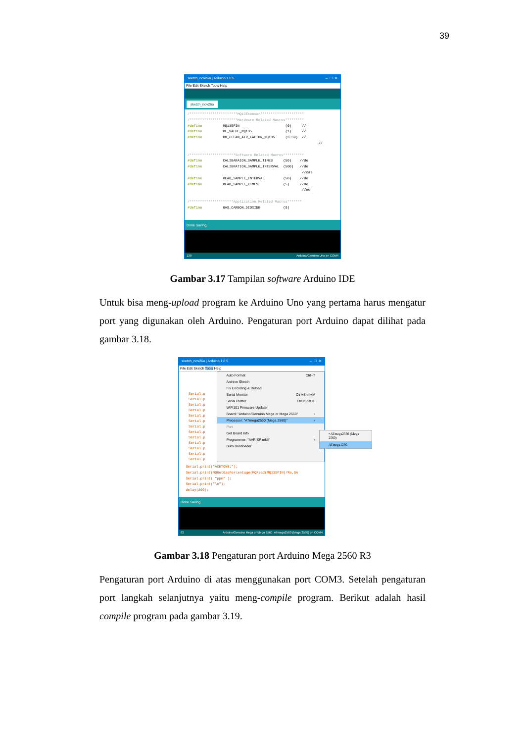39
sketch_nov26a | Arduino 1.8.5 – ☐ ✕
File Edit Sketch Tools Help
sketch_nov26a
/***********************MQ135sensor********************* /***********************Hardware Related Macros********* #define MQ135PIN (0) // #define RL_VALUE_MQ135 (1) // #define RO_CLEAN_AIR_FACTOR_MQ135 (3.59) // // /**********************Software Related Macros********** #define CALIBARAION_SAMPLE_TIMES (50) //de #define CALIBRATION_SAMPLE_INTERVAL (500) //de //cal #define READ_SAMPLE_INTERVAL (50) //de #define READ_SAMPLE_TIMES (5) //de //no /*********************Application Related Macros******* #define GAS_CARBON_DIOXIDE (9)
Done Saving.
139 Arduino/Genuino Uno on COM4
Gambar 3.17 Tampilan software Arduino IDE
Untuk bisa meng-upload program ke Arduino Uno yang pertama harus mengatur port yang digunakan oleh Arduino. Pengaturan port Arduino dapat dilihat pada gambar 3.18.
sketch_nov26a | Arduino 1.8.5 – ☐ ✕
File Edit Sketch Tools Help
Serial.p
Serial.p
Serial.p
Serial.p
Serial.p
Serial.p
Serial.p
Serial.p
Serial.p
Serial.p
Serial.p
Serial.p
Serial.p
Auto Format Ctrl+T
Archive Sketch
Fix Encoding & Reload
Serial Monitor Ctrl+Shift+M
Serial Plotter Ctrl+Shift+L
WiFi101 Firmware Updater
Board: "Arduino/Genuino Mega or Mega 2560" ›
Processor: "ATmega2560 (Mega 2560)" ›
Port
Get Board Info
Programmer: "AVRISP mkII" ›
Burn Bootloader
Serial.print("ACETONE:"); Serial.print(MQGetGasPercentage(MQRead(MQ135PIN)/Ro,GA Serial.print( "ppm" ); Serial.print("\n"); delay(200);
Done Saving.
62 Arduino/Genuino Mega or Mega 2560, ATmega2560 (Mega 2560) on COM4
• ATmega2560 (Mega 2560)
ATmega1280
Gambar 3.18 Pengaturan port Arduino Mega 2560 R3
Pengaturan port Arduino di atas menggunakan port COM3. Setelah pengaturan port langkah selanjutnya yaitu meng-compile program. Berikut adalah hasil compile program pada gambar 3.19.